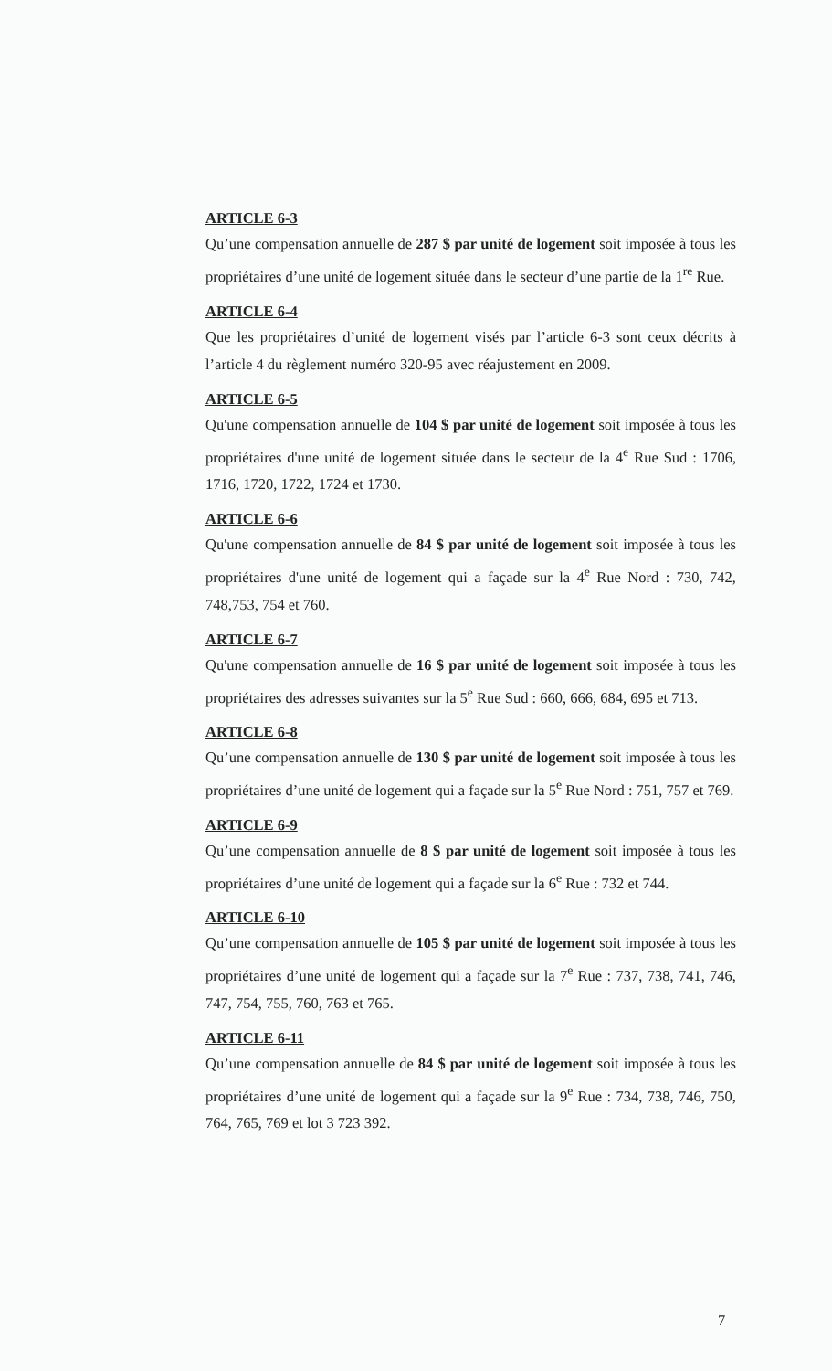ARTICLE 6-3
Qu’une compensation annuelle de 287 $ par unité de logement soit imposée à tous les propriétaires d’une unité de logement située dans le secteur d’une partie de la 1<sup>re</sup> Rue.
ARTICLE 6-4
Que les propriétaires d’unité de logement visés par l’article 6-3 sont ceux décrits à l’article 4 du règlement numéro 320-95 avec réajustement en 2009.
ARTICLE 6-5
Qu'une compensation annuelle de 104 $ par unité de logement soit imposée à tous les propriétaires d'une unité de logement située dans le secteur de la 4<sup>e</sup> Rue Sud : 1706, 1716, 1720, 1722, 1724 et 1730.
ARTICLE 6-6
Qu'une compensation annuelle de 84 $ par unité de logement soit imposée à tous les propriétaires d'une unité de logement qui a façade sur la 4<sup>e</sup> Rue Nord : 730, 742, 748,753, 754 et 760.
ARTICLE 6-7
Qu'une compensation annuelle de 16 $ par unité de logement soit imposée à tous les propriétaires des adresses suivantes sur la 5<sup>e</sup> Rue Sud : 660, 666, 684, 695 et 713.
ARTICLE 6-8
Qu’une compensation annuelle de 130 $ par unité de logement soit imposée à tous les propriétaires d’une unité de logement qui a façade sur la 5<sup>e</sup> Rue Nord : 751, 757 et 769.
ARTICLE 6-9
Qu’une compensation annuelle de 8 $ par unité de logement soit imposée à tous les propriétaires d’une unité de logement qui a façade sur la 6<sup>e</sup> Rue : 732 et 744.
ARTICLE 6-10
Qu’une compensation annuelle de 105 $ par unité de logement soit imposée à tous les propriétaires d’une unité de logement qui a façade sur la 7<sup>e</sup> Rue : 737, 738, 741, 746, 747, 754, 755, 760, 763 et 765.
ARTICLE 6-11
Qu’une compensation annuelle de 84 $ par unité de logement soit imposée à tous les propriétaires d’une unité de logement qui a façade sur la 9<sup>e</sup> Rue : 734, 738, 746, 750, 764, 765, 769 et lot 3 723 392.
7